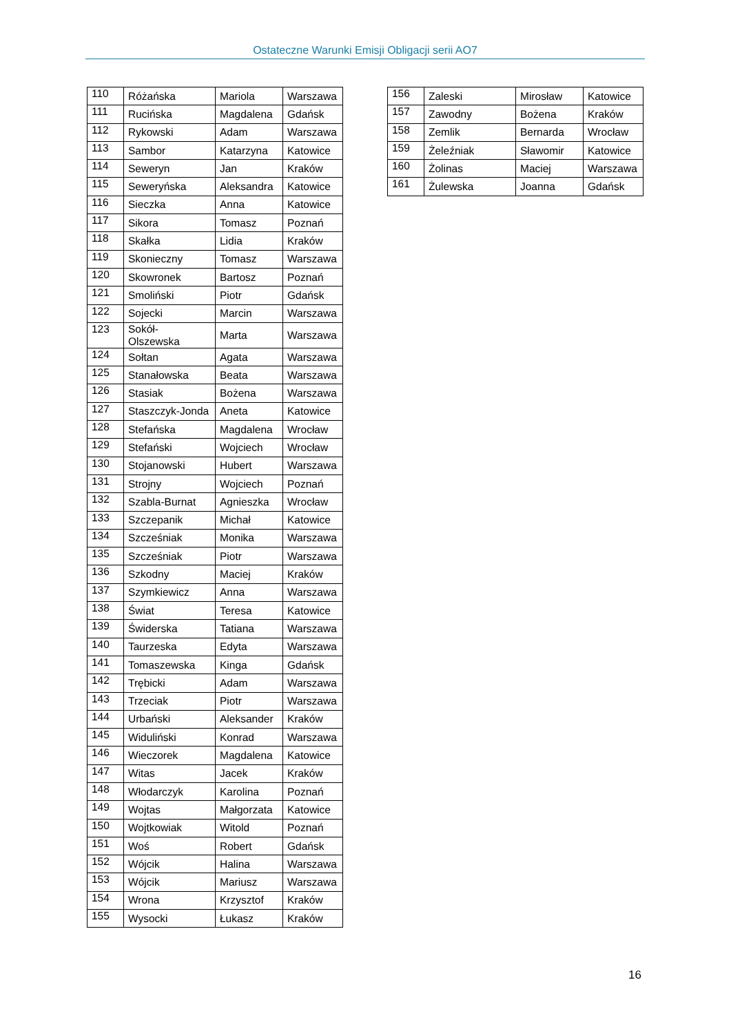Ostateczne Warunki Emisji Obligacji serii AO7
| 110 | Różańska | Mariola | Warszawa |
| 111 | Rucińska | Magdalena | Gdańsk |
| 112 | Rykowski | Adam | Warszawa |
| 113 | Sambor | Katarzyna | Katowice |
| 114 | Seweryn | Jan | Kraków |
| 115 | Seweryńska | Aleksandra | Katowice |
| 116 | Sieczka | Anna | Katowice |
| 117 | Sikora | Tomasz | Poznań |
| 118 | Skałka | Lidia | Kraków |
| 119 | Skonieczny | Tomasz | Warszawa |
| 120 | Skowronek | Bartosz | Poznań |
| 121 | Smoliński | Piotr | Gdańsk |
| 122 | Sojecki | Marcin | Warszawa |
| 123 | Sokół- Olszewska | Marta | Warszawa |
| 124 | Sołtan | Agata | Warszawa |
| 125 | Stanałowska | Beata | Warszawa |
| 126 | Stasiak | Bożena | Warszawa |
| 127 | Staszczyk-Jonda | Aneta | Katowice |
| 128 | Stefańska | Magdalena | Wrocław |
| 129 | Stefański | Wojciech | Wrocław |
| 130 | Stojanowski | Hubert | Warszawa |
| 131 | Strojny | Wojciech | Poznań |
| 132 | Szabla-Burnat | Agnieszka | Wrocław |
| 133 | Szczepanik | Michał | Katowice |
| 134 | Szcześniak | Monika | Warszawa |
| 135 | Szcześniak | Piotr | Warszawa |
| 136 | Szkodny | Maciej | Kraków |
| 137 | Szymkiewicz | Anna | Warszawa |
| 138 | Świat | Teresa | Katowice |
| 139 | Świderska | Tatiana | Warszawa |
| 140 | Taurzeska | Edyta | Warszawa |
| 141 | Tomaszewska | Kinga | Gdańsk |
| 142 | Trębicki | Adam | Warszawa |
| 143 | Trzeciak | Piotr | Warszawa |
| 144 | Urbański | Aleksander | Kraków |
| 145 | Widuliński | Konrad | Warszawa |
| 146 | Wieczorek | Magdalena | Katowice |
| 147 | Witas | Jacek | Kraków |
| 148 | Włodarczyk | Karolina | Poznań |
| 149 | Wojtas | Małgorzata | Katowice |
| 150 | Wojtkowiak | Witold | Poznań |
| 151 | Woś | Robert | Gdańsk |
| 152 | Wójcik | Halina | Warszawa |
| 153 | Wójcik | Mariusz | Warszawa |
| 154 | Wrona | Krzysztof | Kraków |
| 155 | Wysocki | Łukasz | Kraków |
| 156 | Zaleski | Mirosław | Katowice |
| 157 | Zawodny | Bożena | Kraków |
| 158 | Zemlik | Bernarda | Wrocław |
| 159 | Żeleźniak | Sławomir | Katowice |
| 160 | Żolinas | Maciej | Warszawa |
| 161 | Żulewska | Joanna | Gdańsk |
16